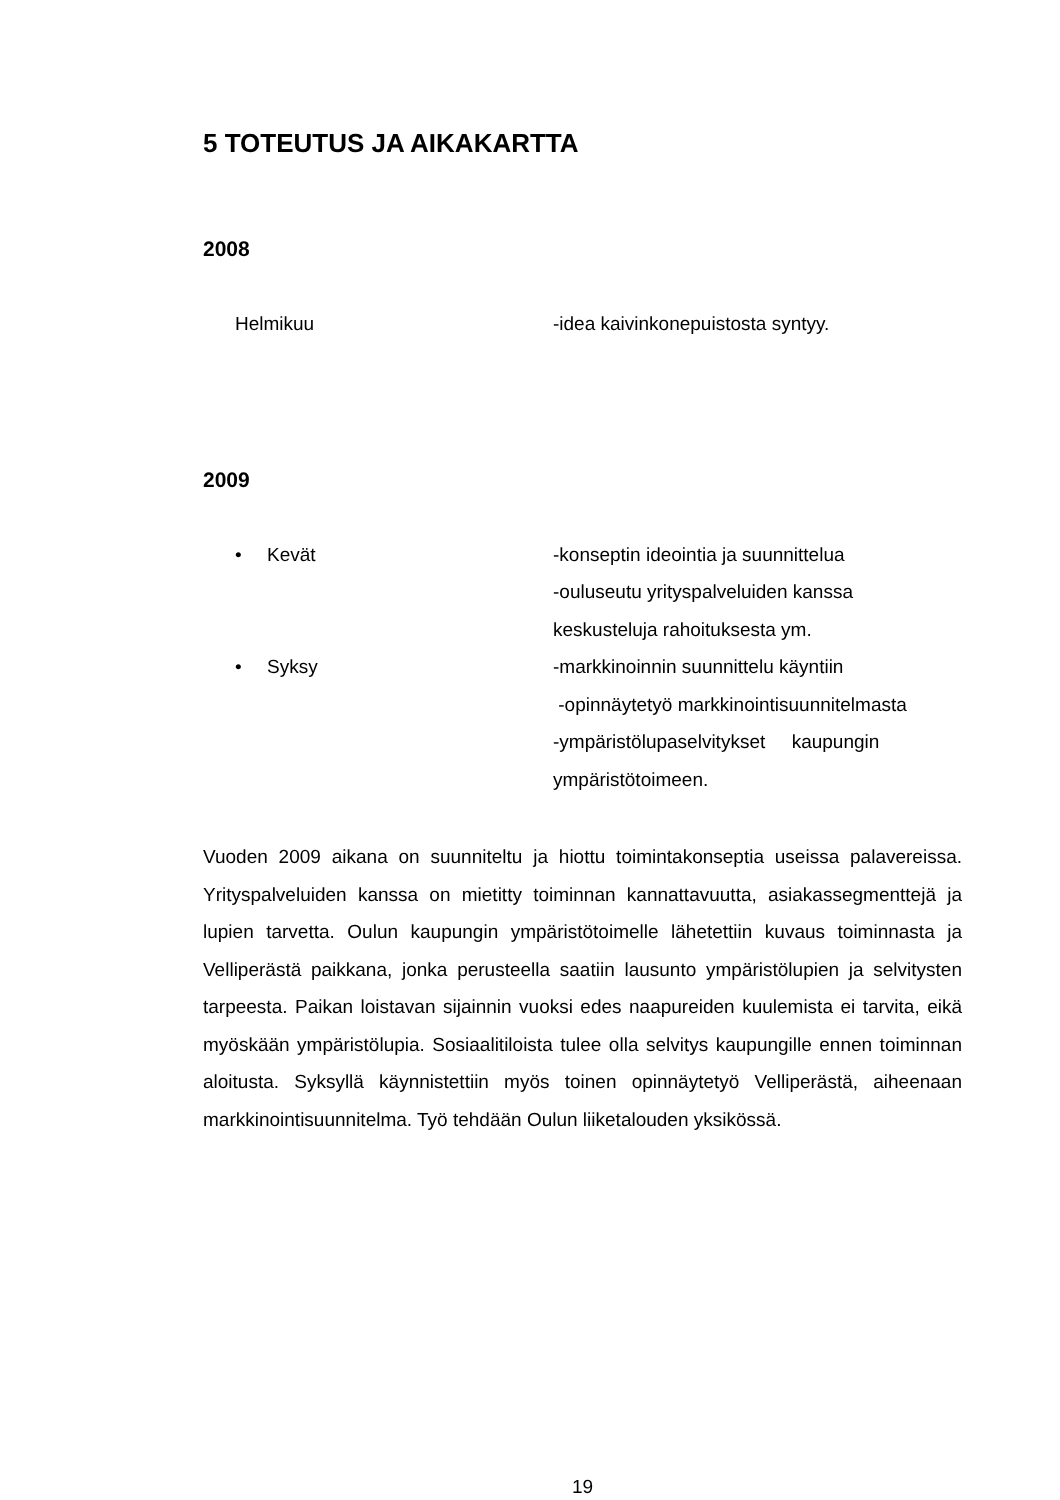5 TOTEUTUS JA AIKAKARTTA
2008
Helmikuu -idea kaivinkonepuistosta syntyy.
2009
• Kevät -konseptin ideointia ja suunnittelua
-ouluseutu yrityspalveluiden kanssa
keskusteluja rahoituksesta ym.
• Syksy -markkinoinnin suunnittelu käyntiin
-opinnäytetyö markkinointisuunnitelmasta
-ympäristölupaselvitykset kaupungin
ympäristötoimeen.
Vuoden 2009 aikana on suunniteltu ja hiottu toimintakonseptia useissa palavereissa. Yrityspalveluiden kanssa on mietitty toiminnan kannattavuutta, asiakassegmenttejä ja lupien tarvetta. Oulun kaupungin ympäristötoimelle lähetettiin kuvaus toiminnasta ja Velliperästä paikkana, jonka perusteella saatiin lausunto ympäristölupien ja selvitysten tarpeesta. Paikan loistavan sijainnin vuoksi edes naapureiden kuulemista ei tarvita, eikä myöskään ympäristölupia. Sosiaalitiloista tulee olla selvitys kaupungille ennen toiminnan aloitusta. Syksyllä käynnistettiin myös toinen opinnäytetyö Velliperästä, aiheenaan markkinointisuunnitelma. Työ tehdään Oulun liiketalouden yksikössä.
19